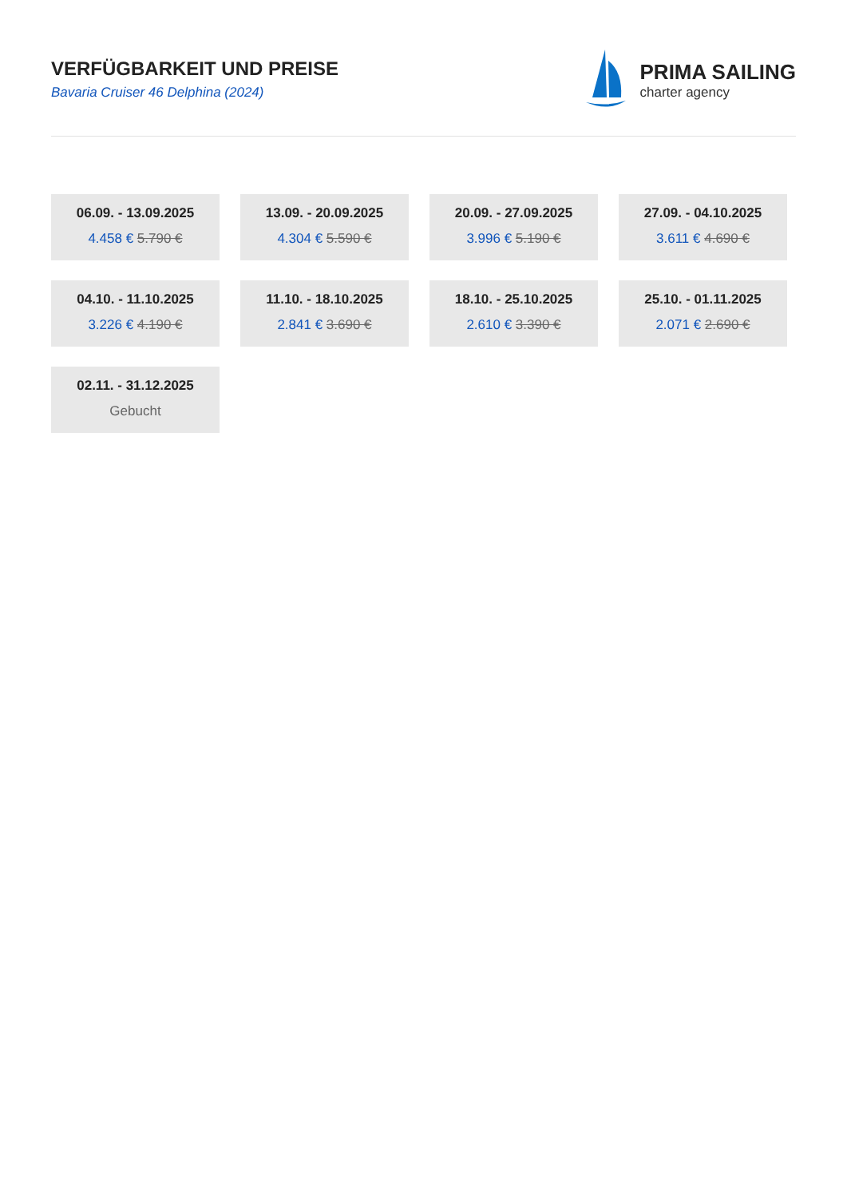VERFÜGBARKEIT UND PREISE
Bavaria Cruiser 46 Delphina (2024)
PRIMA SAILING
charter agency
06.09. - 13.09.2025
4.458 € 5.790 €
13.09. - 20.09.2025
4.304 € 5.590 €
20.09. - 27.09.2025
3.996 € 5.190 €
27.09. - 04.10.2025
3.611 € 4.690 €
04.10. - 11.10.2025
3.226 € 4.190 €
11.10. - 18.10.2025
2.841 € 3.690 €
18.10. - 25.10.2025
2.610 € 3.390 €
25.10. - 01.11.2025
2.071 € 2.690 €
02.11. - 31.12.2025
Gebucht